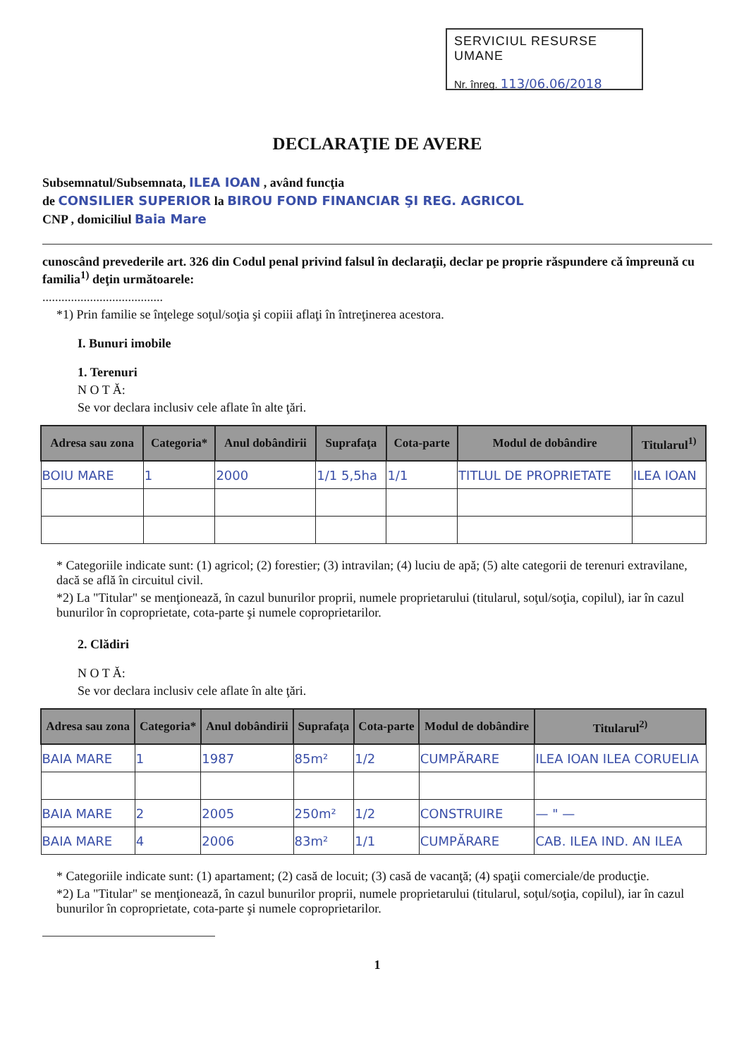SERVICIUL RESURSE UMANE
Nr. înreg. 113/06.06/2018
DECLARAŢIE DE AVERE
Subsemnatul/Subsemnata, ILEA IOAN , având funcţia
de CONSILIER SUPERIOR la BIROU FOND FINANCIAR ŞI REG. AGRICOL
CNP , domiciliul Baia Mare
cunoscând prevederile art. 326 din Codul penal privind falsul în declaraţii, declar pe proprie răspundere că împreună cu familia<sup>1)</sup> deţin următoarele:
......................................
*1) Prin familie se înţelege soţul/soţia şi copiii aflaţi în întreţinerea acestora.
I. Bunuri imobile
1. Terenuri
N O T Ă:
Se vor declara inclusiv cele aflate în alte ţări.
| Adresa sau zona | Categoria* | Anul dobândirii | Suprafaţa | Cota-parte | Modul de dobândire | Titularul<sup>1)</sup> |
| --- | --- | --- | --- | --- | --- | --- |
| BOIU MARE | 1 | 2000 | 1/1 5,5ha | 1/1 | TITLUL DE PROPRIETATE | ILEA IOAN |
* Categoriile indicate sunt: (1) agricol; (2) forestier; (3) intravilan; (4) luciu de apă; (5) alte categorii de terenuri extravilane, dacă se află în circuitul civil.
*2) La "Titular" se menţionează, în cazul bunurilor proprii, numele proprietarului (titularul, soţul/soţia, copilul), iar în cazul bunurilor în coproprietate, cota-parte şi numele coproprietarilor.
2. Clădiri
N O T Ă:
Se vor declara inclusiv cele aflate în alte ţări.
| Adresa sau zona | Categoria* | Anul dobândirii | Suprafaţa | Cota-parte | Modul de dobândire | Titularul<sup>2)</sup> |
| --- | --- | --- | --- | --- | --- | --- |
| BAIA MARE | 1 | 1987 | 85m² | 1/2 | CUMPĂRARE | ILEA IOAN ILEA CORUELIA |
| BAIA MARE | 2 | 2005 | 250m² | 1/2 | CONSTRUIRE | — " — |
| BAIA MARE | 4 | 2006 | 83m² | 1/1 | CUMPĂRARE | CAB. ILEA IND. AN ILEA |
* Categoriile indicate sunt: (1) apartament; (2) casă de locuit; (3) casă de vacanţă; (4) spaţii comerciale/de producţie.
*2) La "Titular" se menţionează, în cazul bunurilor proprii, numele proprietarului (titularul, soţul/soţia, copilul), iar în cazul bunurilor în coproprietate, cota-parte şi numele coproprietarilor.
1